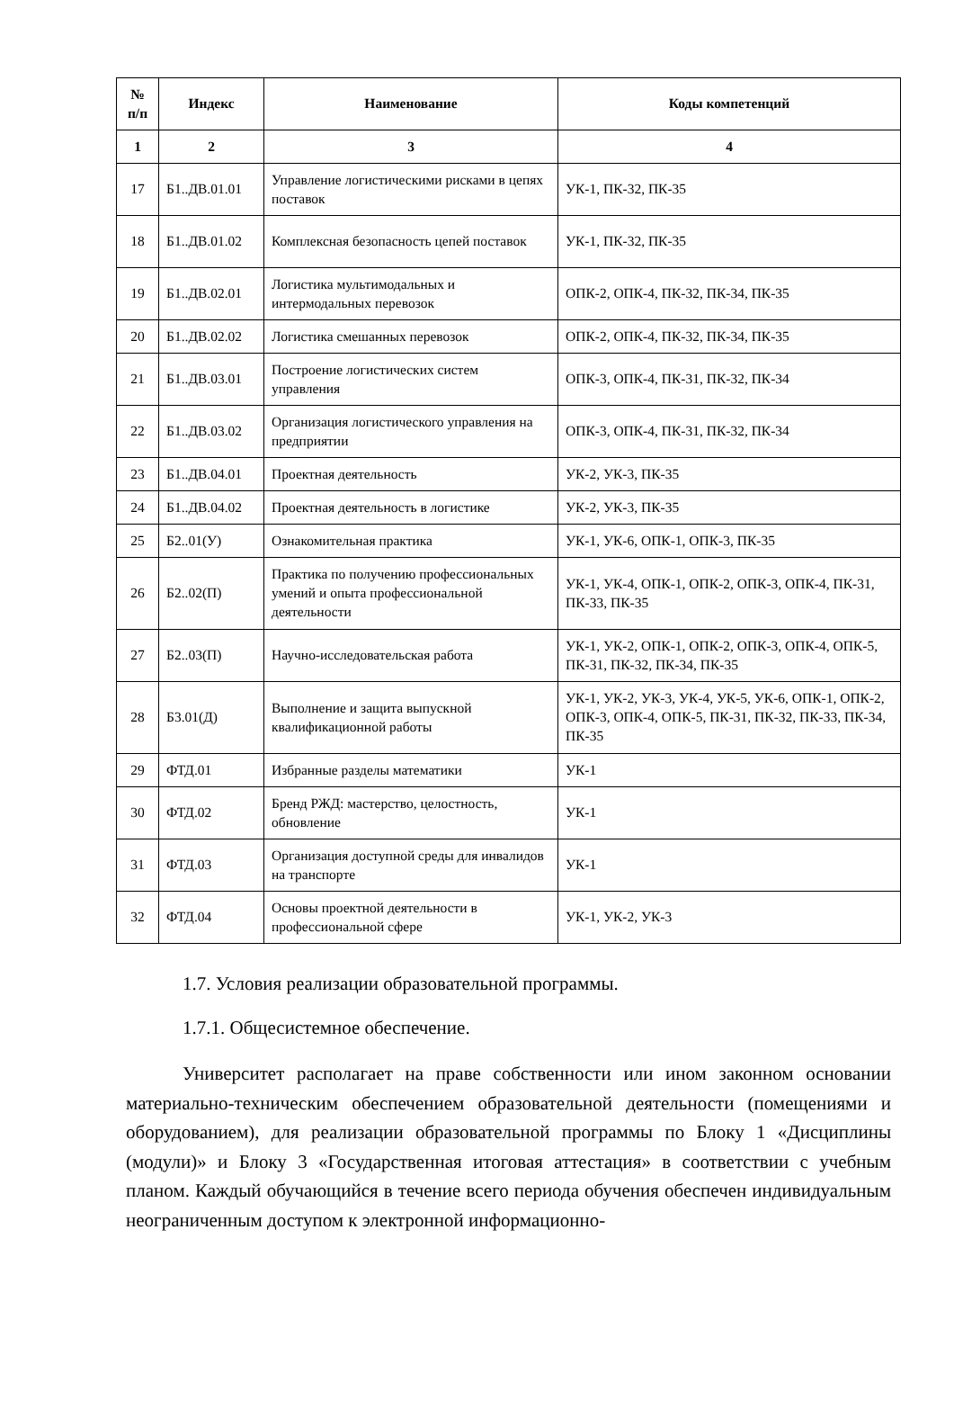| № п/п | Индекс | Наименование | Коды компетенций |
| --- | --- | --- | --- |
| 1 | 2 | 3 | 4 |
| 17 | Б1..ДВ.01.01 | Управление логистическими рисками в цепях поставок | УК-1, ПК-32, ПК-35 |
| 18 | Б1..ДВ.01.02 | Комплексная безопасность цепей поставок | УК-1, ПК-32, ПК-35 |
| 19 | Б1..ДВ.02.01 | Логистика мультимодальных и интермодальных перевозок | ОПК-2, ОПК-4, ПК-32, ПК-34, ПК-35 |
| 20 | Б1..ДВ.02.02 | Логистика смешанных перевозок | ОПК-2, ОПК-4, ПК-32, ПК-34, ПК-35 |
| 21 | Б1..ДВ.03.01 | Построение логистических систем управления | ОПК-3, ОПК-4, ПК-31, ПК-32, ПК-34 |
| 22 | Б1..ДВ.03.02 | Организация логистического управления на предприятии | ОПК-3, ОПК-4, ПК-31, ПК-32, ПК-34 |
| 23 | Б1..ДВ.04.01 | Проектная деятельность | УК-2, УК-3, ПК-35 |
| 24 | Б1..ДВ.04.02 | Проектная деятельность в логистике | УК-2, УК-3, ПК-35 |
| 25 | Б2..01(У) | Ознакомительная практика | УК-1, УК-6, ОПК-1, ОПК-3, ПК-35 |
| 26 | Б2..02(П) | Практика по получению профессиональных умений и опыта профессиональной деятельности | УК-1, УК-4, ОПК-1, ОПК-2, ОПК-3, ОПК-4, ПК-31, ПК-33, ПК-35 |
| 27 | Б2..03(П) | Научно-исследовательская работа | УК-1, УК-2, ОПК-1, ОПК-2, ОПК-3, ОПК-4, ОПК-5, ПК-31, ПК-32, ПК-34, ПК-35 |
| 28 | Б3.01(Д) | Выполнение и защита выпускной квалификационной работы | УК-1, УК-2, УК-3, УК-4, УК-5, УК-6, ОПК-1, ОПК-2, ОПК-3, ОПК-4, ОПК-5, ПК-31, ПК-32, ПК-33, ПК-34, ПК-35 |
| 29 | ФТД.01 | Избранные разделы математики | УК-1 |
| 30 | ФТД.02 | Бренд РЖД: мастерство, целостность, обновление | УК-1 |
| 31 | ФТД.03 | Организация доступной среды для инвалидов на транспорте | УК-1 |
| 32 | ФТД.04 | Основы проектной деятельности в профессиональной сфере | УК-1, УК-2, УК-3 |
1.7. Условия реализации образовательной программы.
1.7.1. Общесистемное обеспечение.
Университет располагает на праве собственности или ином законном основании материально-техническим обеспечением образовательной деятельности (помещениями и оборудованием), для реализации образовательной программы по Блоку 1 «Дисциплины (модули)» и Блоку 3 «Государственная итоговая аттестация» в соответствии с учебным планом. Каждый обучающийся в течение всего периода обучения обеспечен индивидуальным неограниченным доступом к электронной информационно-